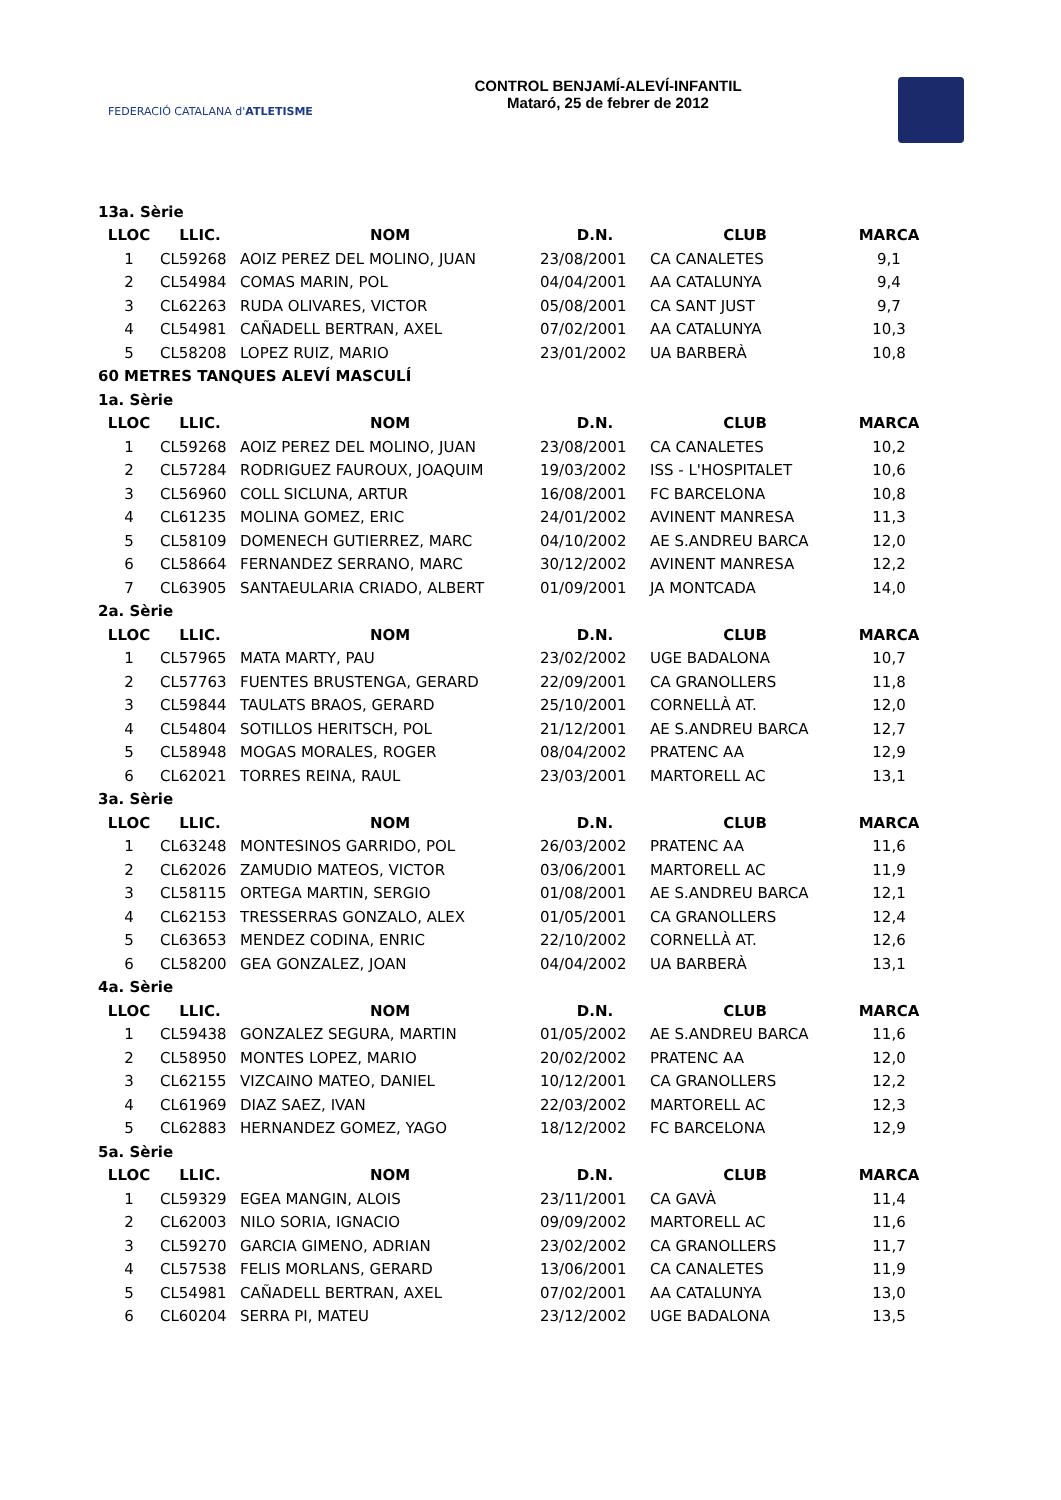FEDERACIÓ CATALANA d'ATLETISME
CONTROL BENJAMÍ-ALEVÍ-INFANTIL
Mataró, 25 de febrer de 2012
| 13a. Sèrie | | | | | |
| LLOC | LLIC. | NOM | D.N. | CLUB | MARCA |
| 1 | CL59268 | AOIZ PEREZ DEL MOLINO, JUAN | 23/08/2001 | CA CANALETES | 9,1 |
| 2 | CL54984 | COMAS MARIN, POL | 04/04/2001 | AA CATALUNYA | 9,4 |
| 3 | CL62263 | RUDA OLIVARES, VICTOR | 05/08/2001 | CA SANT JUST | 9,7 |
| 4 | CL54981 | CAÑADELL BERTRAN, AXEL | 07/02/2001 | AA CATALUNYA | 10,3 |
| 5 | CL58208 | LOPEZ RUIZ, MARIO | 23/01/2002 | UA BARBERÀ | 10,8 |
| 60 METRES TANQUES ALEVÍ MASCULÍ | | | | | |
| 1a. Sèrie | | | | | |
| LLOC | LLIC. | NOM | D.N. | CLUB | MARCA |
| 1 | CL59268 | AOIZ PEREZ DEL MOLINO, JUAN | 23/08/2001 | CA CANALETES | 10,2 |
| 2 | CL57284 | RODRIGUEZ FAUROUX, JOAQUIM | 19/03/2002 | ISS - L'HOSPITALET | 10,6 |
| 3 | CL56960 | COLL SICLUNA, ARTUR | 16/08/2001 | FC BARCELONA | 10,8 |
| 4 | CL61235 | MOLINA GOMEZ, ERIC | 24/01/2002 | AVINENT MANRESA | 11,3 |
| 5 | CL58109 | DOMENECH GUTIERREZ, MARC | 04/10/2002 | AE S.ANDREU BARCA | 12,0 |
| 6 | CL58664 | FERNANDEZ SERRANO, MARC | 30/12/2002 | AVINENT MANRESA | 12,2 |
| 7 | CL63905 | SANTAEULARIA CRIADO, ALBERT | 01/09/2001 | JA MONTCADA | 14,0 |
| 2a. Sèrie | | | | | |
| LLOC | LLIC. | NOM | D.N. | CLUB | MARCA |
| 1 | CL57965 | MATA MARTY, PAU | 23/02/2002 | UGE BADALONA | 10,7 |
| 2 | CL57763 | FUENTES BRUSTENGA, GERARD | 22/09/2001 | CA GRANOLLERS | 11,8 |
| 3 | CL59844 | TAULATS BRAOS, GERARD | 25/10/2001 | CORNELLÀ AT. | 12,0 |
| 4 | CL54804 | SOTILLOS HERITSCH, POL | 21/12/2001 | AE S.ANDREU BARCA | 12,7 |
| 5 | CL58948 | MOGAS MORALES, ROGER | 08/04/2002 | PRATENC AA | 12,9 |
| 6 | CL62021 | TORRES REINA, RAUL | 23/03/2001 | MARTORELL AC | 13,1 |
| 3a. Sèrie | | | | | |
| LLOC | LLIC. | NOM | D.N. | CLUB | MARCA |
| 1 | CL63248 | MONTESINOS GARRIDO, POL | 26/03/2002 | PRATENC AA | 11,6 |
| 2 | CL62026 | ZAMUDIO MATEOS, VICTOR | 03/06/2001 | MARTORELL AC | 11,9 |
| 3 | CL58115 | ORTEGA MARTIN, SERGIO | 01/08/2001 | AE S.ANDREU BARCA | 12,1 |
| 4 | CL62153 | TRESSERRAS GONZALO, ALEX | 01/05/2001 | CA GRANOLLERS | 12,4 |
| 5 | CL63653 | MENDEZ CODINA, ENRIC | 22/10/2002 | CORNELLÀ AT. | 12,6 |
| 6 | CL58200 | GEA GONZALEZ, JOAN | 04/04/2002 | UA BARBERÀ | 13,1 |
| 4a. Sèrie | | | | | |
| LLOC | LLIC. | NOM | D.N. | CLUB | MARCA |
| 1 | CL59438 | GONZALEZ SEGURA, MARTIN | 01/05/2002 | AE S.ANDREU BARCA | 11,6 |
| 2 | CL58950 | MONTES LOPEZ, MARIO | 20/02/2002 | PRATENC AA | 12,0 |
| 3 | CL62155 | VIZCAINO MATEO, DANIEL | 10/12/2001 | CA GRANOLLERS | 12,2 |
| 4 | CL61969 | DIAZ SAEZ, IVAN | 22/03/2002 | MARTORELL AC | 12,3 |
| 5 | CL62883 | HERNANDEZ GOMEZ, YAGO | 18/12/2002 | FC BARCELONA | 12,9 |
| 5a. Sèrie | | | | | |
| LLOC | LLIC. | NOM | D.N. | CLUB | MARCA |
| 1 | CL59329 | EGEA MANGIN, ALOIS | 23/11/2001 | CA GAVÀ | 11,4 |
| 2 | CL62003 | NILO SORIA, IGNACIO | 09/09/2002 | MARTORELL AC | 11,6 |
| 3 | CL59270 | GARCIA GIMENO, ADRIAN | 23/02/2002 | CA GRANOLLERS | 11,7 |
| 4 | CL57538 | FELIS MORLANS, GERARD | 13/06/2001 | CA CANALETES | 11,9 |
| 5 | CL54981 | CAÑADELL BERTRAN, AXEL | 07/02/2001 | AA CATALUNYA | 13,0 |
| 6 | CL60204 | SERRA PI, MATEU | 23/12/2002 | UGE BADALONA | 13,5 |